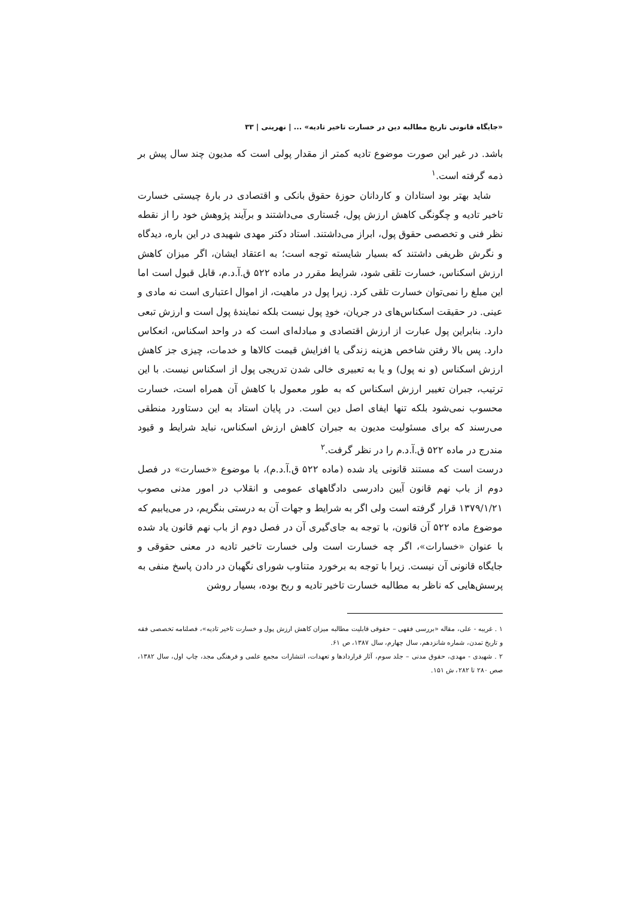«جایگاه قانونی تاریخ مطالبه دین در خسارت تاخیر تادیه» ... | نهرینی | ۳۳
باشد. در غیر این صورت موضوع تادیه کمتر از مقدار پولی است که مدیون چند سال پیش بر ذمه گرفته است.<sup>۱</sup>
شاید بهتر بود استادان و کاردانان حوزهٔ حقوق بانکی و اقتصادی در بارهٔ چیستی خسارت تاخیر تادیه و چگونگی کاهش ارزش پول، جُستاری می‌داشتند و برآیند پژوهش خود را از نقطه نظر فنی و تخصصی حقوق پول، ابراز می‌داشتند. استاد دکتر مهدی شهیدی در این باره، دیدگاه و نگرش ظریفی داشتند که بسیار شایسته توجه است؛ به اعتقاد ایشان، اگر میزان کاهش ارزش اسکناس، خسارت تلقی شود، شرایط مقرر در ماده ۵۲۲ ق.آ.د.م، قابل قبول است اما این مبلغ را نمی‌توان خسارت تلقی کرد. زیرا پول در ماهیت، از اموال اعتباری است نه مادی و عینی. در حقیقت اسکناس‌های در جریان، خودِ پول نیست بلکه نمایندهٔ پول است و ارزش تبعی دارد. بنابراین پول عبارت از ارزش اقتصادی و مبادله‌ای است که در واحد اسکناس، انعکاس دارد. پس بالا رفتن شاخص هزینه زندگی یا افزایش قیمت کالاها و خدمات، چیزی جز کاهش ارزش اسکناس (و نه پول) و یا به تعبیری خالی شدن تدریجی پول از اسکناس نیست. با این ترتیب، جبران تغییر ارزش اسکناس که به طور معمول با کاهش آن همراه است، خسارت محسوب نمی‌شود بلکه تنها ایفای اصل دین است. در پایان استاد به این دستاورد منطقی می‌رسند که برای مسئولیت مدیون به جبران کاهش ارزش اسکناس، نباید شرایط و قیود مندرج در ماده ۵۲۲ ق.آ.د.م را در نظر گرفت.<sup>۲</sup>
درست است که مستند قانونی یاد شده (ماده ۵۲۲ ق.آ.د.م)، با موضوع «خسارت» در فصل دوم از باب نهم قانون آیین دادرسی دادگاههای عمومی و انقلاب در امور مدنی مصوب ۱۳۷۹/۱/۲۱ قرار گرفته است ولی اگر به شرایط و جهات آن به درستی بنگریم، در می‌یابیم که موضوع ماده ۵۲۲ آن قانون، با توجه به جای‌گیری آن در فصل دوم از باب نهم قانون یاد شده با عنوان «خسارات»، اگر چه خسارت است ولی خسارت تاخیر تادیه در معنی حقوقی و جایگاه قانونی آن نیست. زیرا با توجه به برخورد متناوب شورای نگهبان در دادن پاسخ منفی به پرسش‌هایی که ناظر به مطالبه خسارت تاخیر تادیه و ربح بوده، بسیار روشن
۱ . غریبه - علی، مقاله «بررسی فقهی – حقوقی قابلیت مطالبه میزان کاهش ارزش پول و خسارت تاخیر تادیه»، فصلنامه تخصصی فقه و تاریخ تمدن، شماره شانزدهم، سال چهارم، سال ۱۳۸۷، ص ۶۱.
۲ . شهیدی - مهدی، حقوق مدنی – جلد سوم، آثار قراردادها و تعهدات، انتشارات مجمع علمی و فرهنگی مجد، چاپ اول، سال ۱۳۸۲، صص ۲۸۰ تا ۲۸۲، ش ۱۵۱.